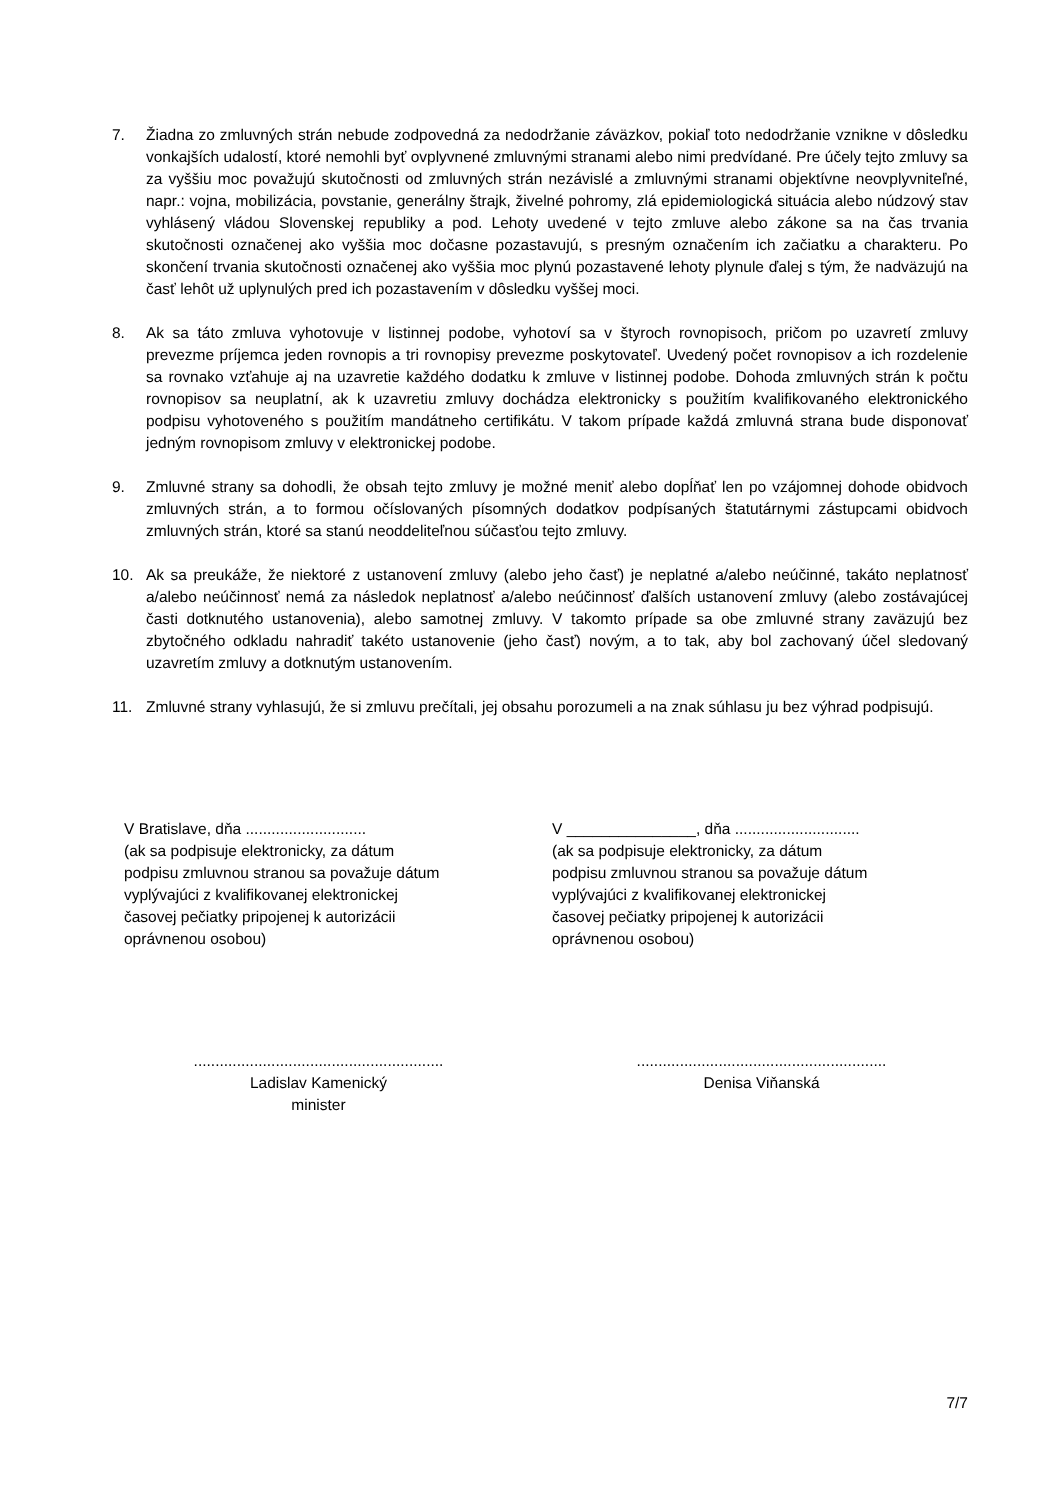7. Žiadna zo zmluvných strán nebude zodpovedná za nedodržanie záväzkov, pokiaľ toto nedodržanie vznikne v dôsledku vonkajších udalostí, ktoré nemohli byť ovplyvnené zmluvnými stranami alebo nimi predvídané. Pre účely tejto zmluvy sa za vyššiu moc považujú skutočnosti od zmluvných strán nezávislé a zmluvnými stranami objektívne neovplyvniteľné, napr.: vojna, mobilizácia, povstanie, generálny štrajk, živelné pohromy, zlá epidemiologická situácia alebo núdzový stav vyhlásený vládou Slovenskej republiky a pod. Lehoty uvedené v tejto zmluve alebo zákone sa na čas trvania skutočnosti označenej ako vyššia moc dočasne pozastavujú, s presným označením ich začiatku a charakteru. Po skončení trvania skutočnosti označenej ako vyššia moc plynú pozastavené lehoty plynule ďalej s tým, že nadväzujú na časť lehôt už uplynulých pred ich pozastavením v dôsledku vyššej moci.
8. Ak sa táto zmluva vyhotovuje v listinnej podobe, vyhotoví sa v štyroch rovnopisoch, pričom po uzavretí zmluvy prevezme príjemca jeden rovnopis a tri rovnopisy prevezme poskytovateľ. Uvedený počet rovnopisov a ich rozdelenie sa rovnako vzťahuje aj na uzavretie každého dodatku k zmluve v listinnej podobe. Dohoda zmluvných strán k počtu rovnopisov sa neuplatní, ak k uzavretiu zmluvy dochádza elektronicky s použitím kvalifikovaného elektronického podpisu vyhotoveného s použitím mandátneho certifikátu. V takom prípade každá zmluvná strana bude disponovať jedným rovnopisom zmluvy v elektronickej podobe.
9. Zmluvné strany sa dohodli, že obsah tejto zmluvy je možné meniť alebo dopĺňať len po vzájomnej dohode obidvoch zmluvných strán, a to formou očíslovaných písomných dodatkov podpísaných štatutárnymi zástupcami obidvoch zmluvných strán, ktoré sa stanú neoddeliteľnou súčasťou tejto zmluvy.
10. Ak sa preukáže, že niektoré z ustanovení zmluvy (alebo jeho časť) je neplatné a/alebo neúčinné, takáto neplatnosť a/alebo neúčinnosť nemá za následok neplatnosť a/alebo neúčinnosť ďalších ustanovení zmluvy (alebo zostávajúcej časti dotknutého ustanovenia), alebo samotnej zmluvy. V takomto prípade sa obe zmluvné strany zaväzujú bez zbytočného odkladu nahradiť takéto ustanovenie (jeho časť) novým, a to tak, aby bol zachovaný účel sledovaný uzavretím zmluvy a dotknutým ustanovením.
11. Zmluvné strany vyhlasujú, že si zmluvu prečítali, jej obsahu porozumeli a na znak súhlasu ju bez výhrad podpisujú.
V Bratislave, dňa ............................
(ak sa podpisuje elektronicky, za dátum
podpisu zmluvnou stranou sa považuje dátum
vyplývajúci z kvalifikovanej elektronickej
časovej pečiatky pripojenej k autorizácii
oprávnenou osobou)
V _______________, dňa .............................
(ak sa podpisuje elektronicky, za dátum
podpisu zmluvnou stranou sa považuje dátum
vyplývajúci z kvalifikovanej elektronickej
časovej pečiatky pripojenej k autorizácii
oprávnenou osobou)
..........................................................
Ladislav Kamenický
minister
..........................................................
Denisa Viňanská
7/7